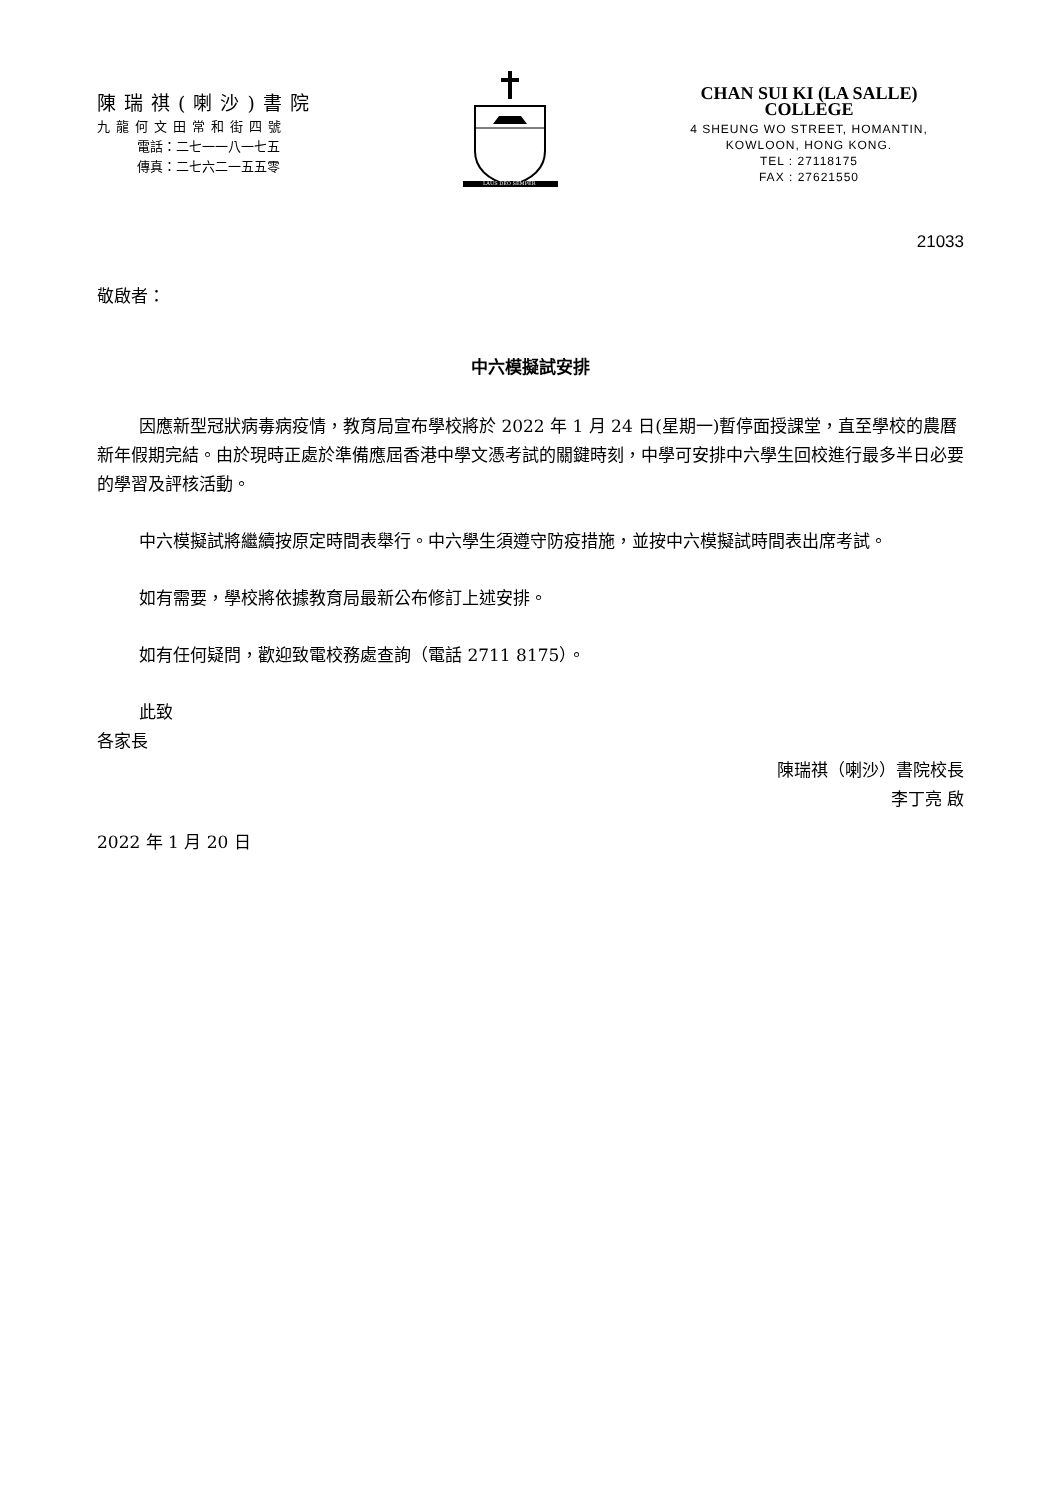陳瑞祺(喇沙)書院
九龍何文田常和街四號
電話：二七一一八一七五
傳真：二七六二一五五零
LAUS DEO SEMPER
CHAN SUI KI (LA SALLE) COLLEGE
4 SHEUNG WO STREET, HOMANTIN,
KOWLOON, HONG KONG.
TEL : 27118175
FAX : 27621550
21033
敬啟者：
中六模擬試安排
因應新型冠狀病毒病疫情，教育局宣布學校將於 2022 年 1 月 24 日(星期一)暫停面授課堂，直至學校的農曆新年假期完結。由於現時正處於準備應屆香港中學文憑考試的關鍵時刻，中學可安排中六學生回校進行最多半日必要的學習及評核活動。
中六模擬試將繼續按原定時間表舉行。中六學生須遵守防疫措施，並按中六模擬試時間表出席考試。
如有需要，學校將依據教育局最新公布修訂上述安排。
如有任何疑問，歡迎致電校務處查詢（電話 2711 8175）。
此致
各家長
陳瑞祺（喇沙）書院校長
李丁亮 啟
2022 年 1 月 20 日